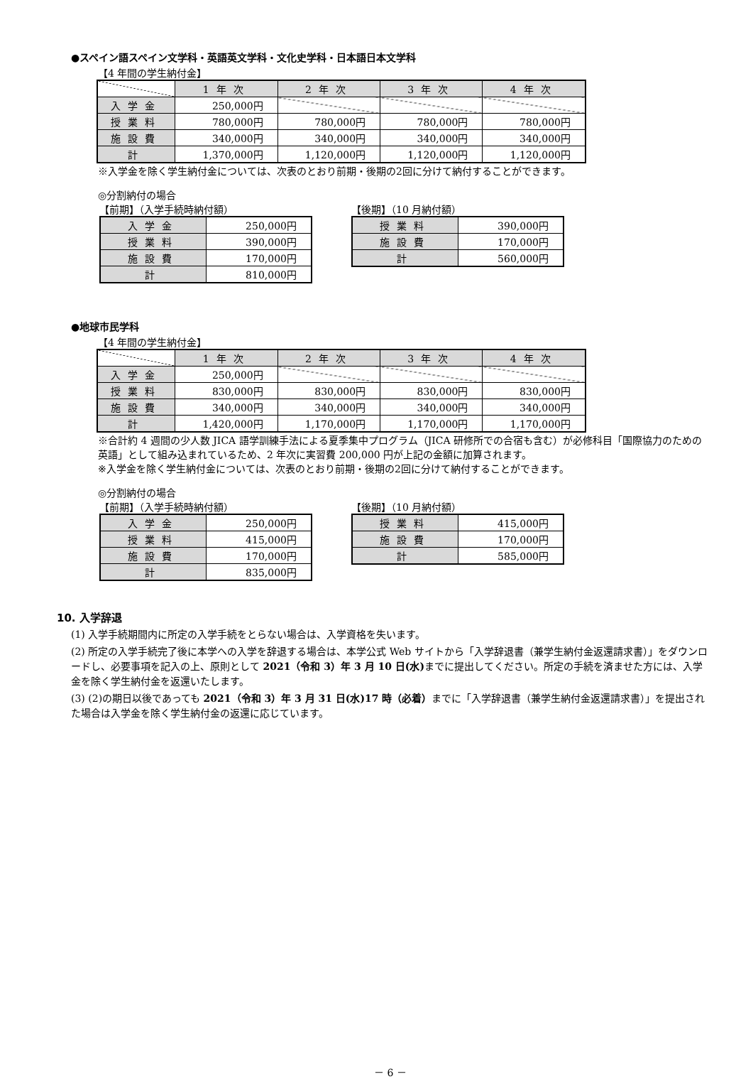●スペイン語スペイン文学科・英語英文学科・文化史学科・日本語日本文学科
【4 年間の学生納付金】
| | 1年次 | 2年次 | 3年次 | 4年次 |
| --- | --- | --- | --- | --- |
| 入学金 | 250,000円 | | | |
| 授業料 | 780,000円 | 780,000円 | 780,000円 | 780,000円 |
| 施設費 | 340,000円 | 340,000円 | 340,000円 | 340,000円 |
| 計 | 1,370,000円 | 1,120,000円 | 1,120,000円 | 1,120,000円 |
※入学金を除く学生納付金については、次表のとおり前期・後期の2回に分けて納付することができます。
◎分割納付の場合
【前期】（入学手続時納付額）
| 入学金 | 250,000円 |
| 授業料 | 390,000円 |
| 施設費 | 170,000円 |
| 計 | 810,000円 |
【後期】（10 月納付額）
| 授業料 | 390,000円 |
| 施設費 | 170,000円 |
| 計 | 560,000円 |
●地球市民学科
【4 年間の学生納付金】
| | 1年次 | 2年次 | 3年次 | 4年次 |
| --- | --- | --- | --- | --- |
| 入学金 | 250,000円 | | | |
| 授業料 | 830,000円 | 830,000円 | 830,000円 | 830,000円 |
| 施設費 | 340,000円 | 340,000円 | 340,000円 | 340,000円 |
| 計 | 1,420,000円 | 1,170,000円 | 1,170,000円 | 1,170,000円 |
※合計約 4 週間の少人数 JICA 語学訓練手法による夏季集中プログラム（JICA 研修所での合宿も含む）が必修科目「国際協力のための英語」として組み込まれているため、2 年次に実習費 200,000 円が上記の金額に加算されます。
※入学金を除く学生納付金については、次表のとおり前期・後期の2回に分けて納付することができます。
◎分割納付の場合
【前期】（入学手続時納付額）
| 入学金 | 250,000円 |
| 授業料 | 415,000円 |
| 施設費 | 170,000円 |
| 計 | 835,000円 |
【後期】（10 月納付額）
| 授業料 | 415,000円 |
| 施設費 | 170,000円 |
| 計 | 585,000円 |
10. 入学辞退
(1) 入学手続期間内に所定の入学手続をとらない場合は、入学資格を失います。
(2) 所定の入学手続完了後に本学への入学を辞退する場合は、本学公式 Web サイトから「入学辞退書（兼学生納付金返還請求書）」をダウンロードし、必要事項を記入の上、原則として 2021（令和 3）年 3 月 10 日(水) までに提出してください。所定の手続を済ませた方には、入学金を除く学生納付金を返還いたします。
(3) (2)の期日以後であっても 2021（令和 3）年 3 月 31 日(水)17 時（必着）までに「入学辞退書（兼学生納付金返還請求書）」を提出された場合は入学金を除く学生納付金の返還に応じています。
－ 6 －